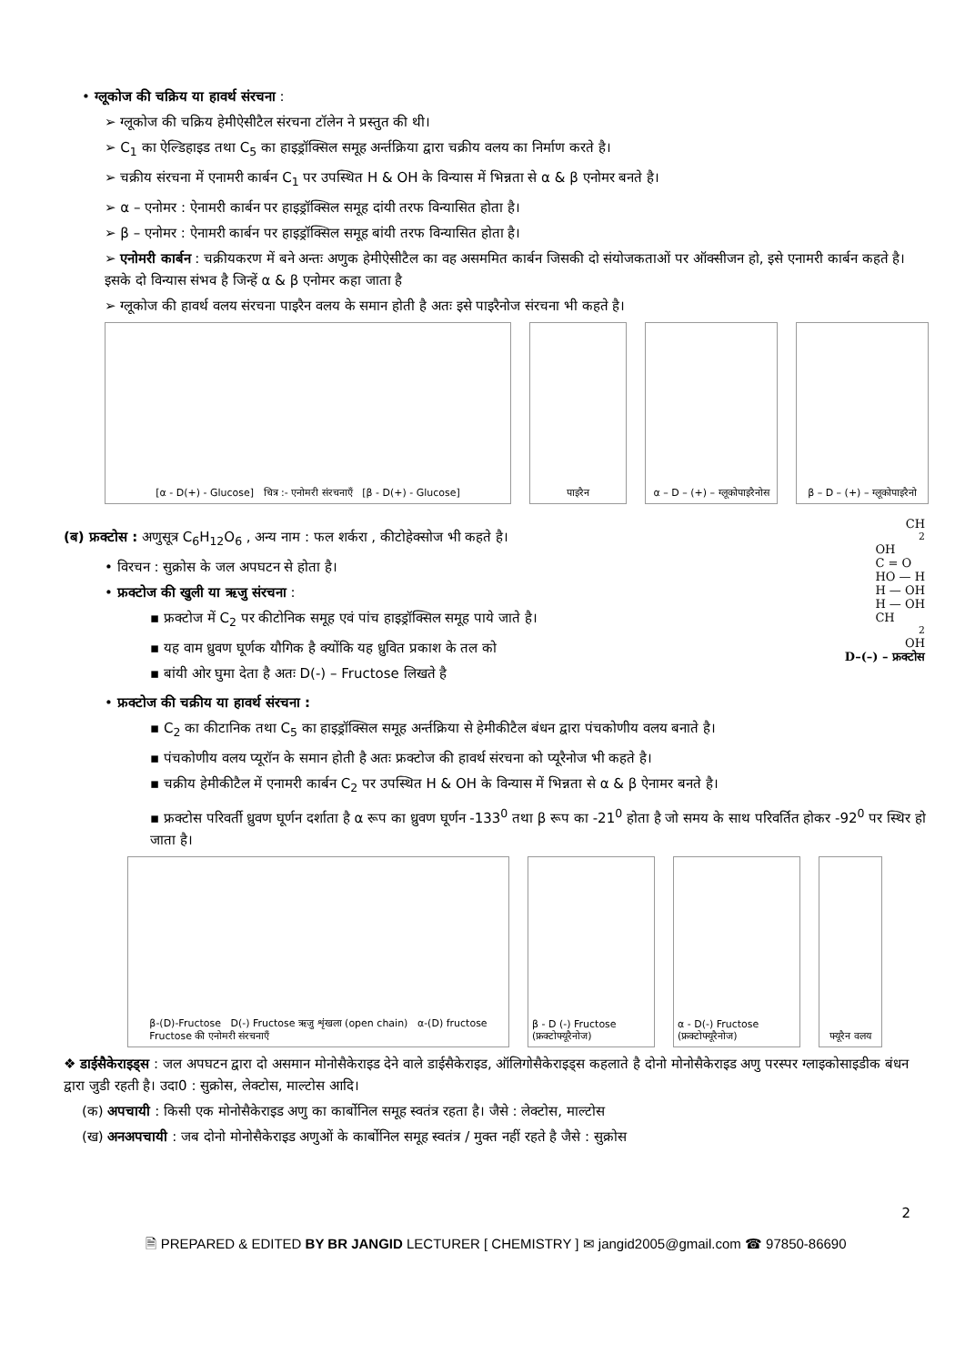• ग्लूकोज की चक्रिय या हावर्थ संरचना :
➢ ग्लूकोज की चक्रिय हेमीऐसीटैल संरचना टॉलेन ने प्रस्तुत की थी।
➢ C<sub>1</sub> का ऐल्डिहाइड तथा C<sub>5</sub> का हाइड्रॉक्सिल समूह अर्न्तक्रिया द्वारा चक्रीय वलय का निर्माण करते है।
➢ चक्रीय संरचना में एनामरी कार्बन C<sub>1</sub> पर उपस्थित H & OH के विन्यास में भिन्नता से α & β एनोमर बनते है।
➢ α – एनोमर : ऐनामरी कार्बन पर हाइड्रॉक्सिल समूह दांयी तरफ विन्यासित होता है।
➢ β – एनोमर : ऐनामरी कार्बन पर हाइड्रॉक्सिल समूह बांयी तरफ विन्यासित होता है।
➢ एनोमरी कार्बन : चक्रीयकरण में बने अन्तः अणुक हेमीऐसीटैल का वह असममित कार्बन जिसकी दो संयोजकताओं पर ऑक्सीजन हो, इसे एनामरी कार्बन कहते है। इसके दो विन्यास संभव है जिन्हें α & β एनोमर कहा जाता है
➢ ग्लूकोज की हावर्थ वलय संरचना पाइरैन वलय के समान होती है अतः इसे पाइरैनोज संरचना भी कहते है।
[α - D(+) - Glucose] चित्र :- एनोमरी संरचनाएँ [β - D(+) - Glucose]
पाइरैन α – D – (+) – ग्लूकोपाइरैनोस
β – D – (+) – ग्लूकोपाइरैनो
(ब) फ्रक्टोस : अणुसूत्र C<sub>6</sub>H<sub>12</sub>O<sub>6</sub> , अन्य नाम : फल शर्करा , कीटोहेक्सोज भी कहते है।
• विरचन : सुक्रोस के जल अपघटन से होता है।
• फ्रक्टोज की खुली या ऋजु संरचना :
▪ फ्रक्टोज में C<sub>2</sub> पर कीटोनिक समूह एवं पांच हाइड्रॉक्सिल समूह पाये जाते है।
▪ यह वाम ध्रुवण घूर्णक यौगिक है क्योंकि यह ध्रुवित प्रकाश के तल को
▪ बांयी ओर घुमा देता है अतः D(-) – Fructose लिखते है
CH<sub>2</sub>OH
C = O
HO — H
H — OH
H — OH
CH<sub>2</sub>OH
D–(–) – फ्रक्टोस
• फ्रक्टोज की चक्रीय या हावर्थ संरचना :
▪ C<sub>2</sub> का कीटानिक तथा C<sub>5</sub> का हाइड्रॉक्सिल समूह अर्न्तक्रिया से हेमीकीटैल बंधन द्वारा पंचकोणीय वलय बनाते है।
▪ पंचकोणीय वलय प्यूरॉन के समान होती है अतः फ्रक्टोज की हावर्थ संरचना को प्यूरैनोज भी कहते है।
▪ चक्रीय हेमीकीटैल में एनामरी कार्बन C<sub>2</sub> पर उपस्थित H & OH के विन्यास में भिन्नता से α & β ऐनामर बनते है।
▪ फ्रक्टोस परिवर्ती ध्रुवण घूर्णन दर्शाता है α रूप का ध्रुवण घूर्णन -133<sup>0</sup> तथा β रूप का -21<sup>0</sup> होता है जो समय के साथ परिवर्तित होकर -92<sup>0</sup> पर स्थिर हो जाता है।
β-(D)-Fructose D(-) Fructose ऋजु शृंखला (open chain) α-(D) fructose
Fructose की एनोमरी संरचनाएँ
β - D (-) Fructose (फ्रक्टोफ्यूरैनोज)
α - D(-) Fructose (फ्रक्टोफ्यूरैनोज)
फ्यूरैन वलय
❖ डाईसैकेराइड्स : जल अपघटन द्वारा दो असमान मोनोसैकेराइड देने वाले डाईसैकेराइड, ऑलिगोसैकेराइड्स कहलाते है दोनो मोनोसैकेराइड अणु परस्पर ग्लाइकोसाइडीक बंधन द्वारा जुडी रहती है। उदा0 : सुक्रोस, लेक्टोस, माल्टोस आदि।
(क) अपचायी : किसी एक मोनोसैकेराइड अणु का कार्बोनिल समूह स्वतंत्र रहता है। जैसे : लेक्टोस, माल्टोस
(ख) अनअपचायी : जब दोनो मोनोसैकेराइड अणुओं के कार्बोनिल समूह स्वतंत्र / मुक्त नहीं रहते है जैसे : सुक्रोस
2
🗎 PREPARED & EDITED BY BR JANGID LECTURER [ CHEMISTRY ] ✉ jangid2005@gmail.com ☎ 97850-86690